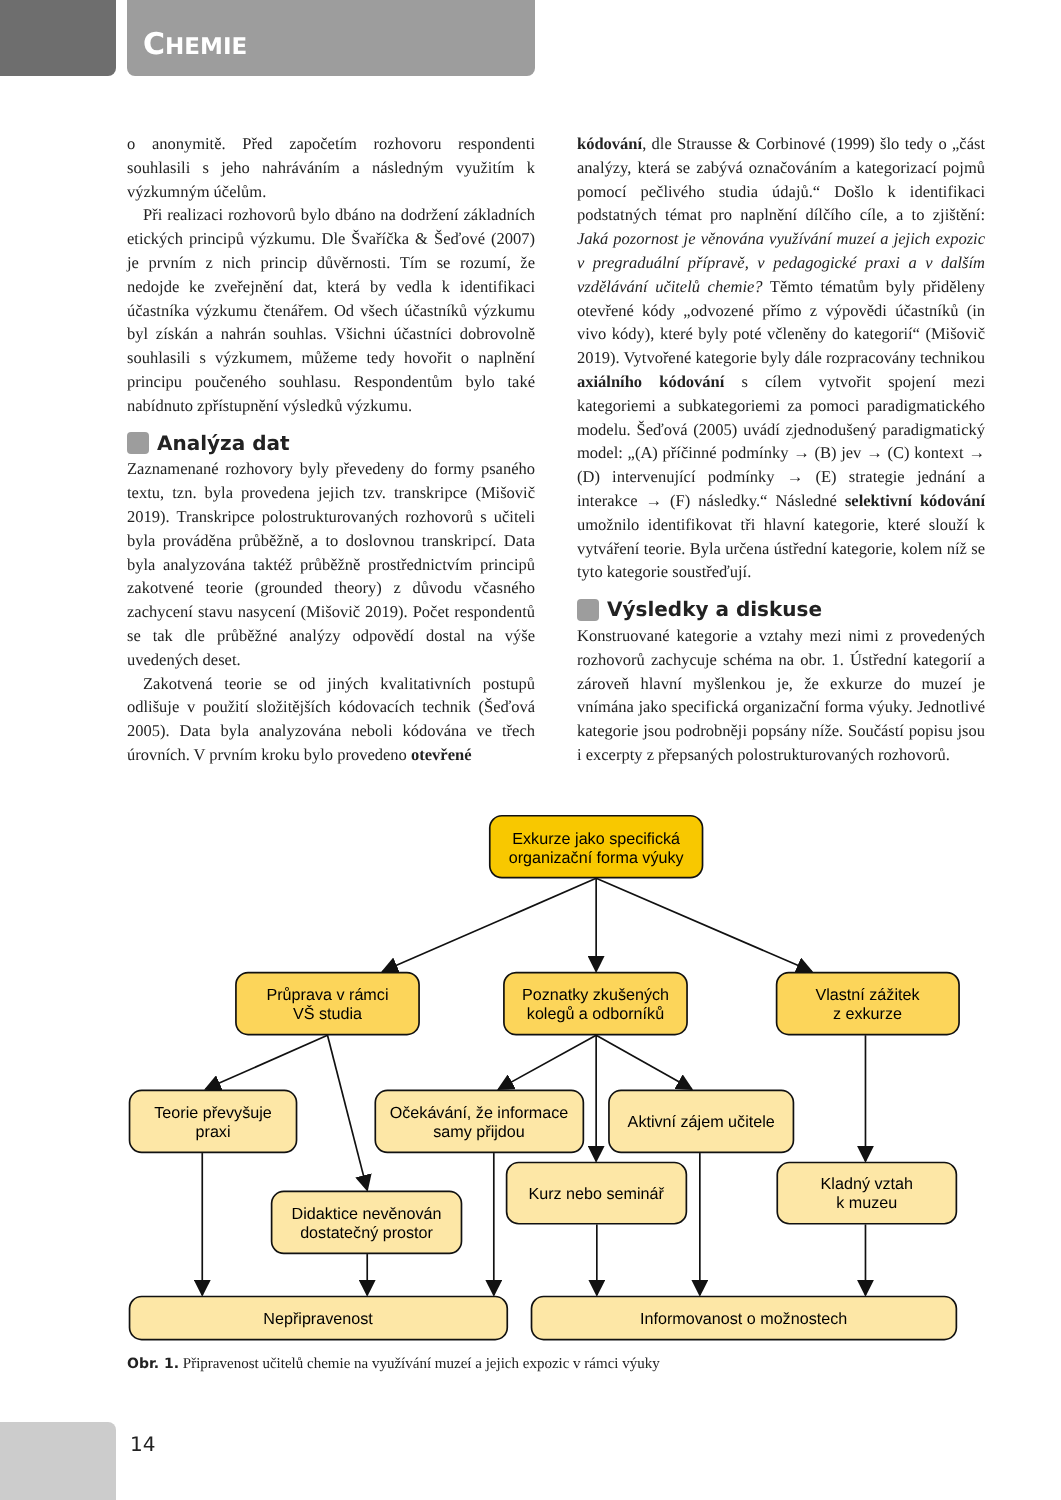CHEMIE
o anonymitě. Před započetím rozhovoru respondenti souhlasili s jeho nahráváním a následným využitím k výzkumným účelům.
Při realizaci rozhovorů bylo dbáno na dodržení základních etických principů výzkumu. Dle Švaříčka & Šeďové (2007) je prvním z nich princip důvěrnosti. Tím se rozumí, že nedojde ke zveřejnění dat, která by vedla k identifikaci účastníka výzkumu čtenářem. Od všech účastníků výzkumu byl získán a nahrán souhlas. Všichni účastníci dobrovolně souhlasili s výzkumem, můžeme tedy hovořit o naplnění principu poučeného souhlasu. Respondentům bylo také nabídnuto zpřístupnění výsledků výzkumu.
Analýza dat
Zaznamenané rozhovory byly převedeny do formy psaného textu, tzn. byla provedena jejich tzv. transkripce (Mišovič 2019). Transkripce polostrukturovaných rozhovorů s učiteli byla prováděna průběžně, a to doslovnou transkripcí. Data byla analyzována taktéž průběžně prostřednictvím principů zakotvené teorie (grounded theory) z důvodu včasného zachycení stavu nasycení (Mišovič 2019). Počet respondentů se tak dle průběžné analýzy odpovědí dostal na výše uvedených deset.
Zakotvená teorie se od jiných kvalitativních postupů odlišuje v použití složitějších kódovacích technik (Šeďová 2005). Data byla analyzována neboli kódována ve třech úrovních. V prvním kroku bylo provedeno otevřené
kódování, dle Strausse & Corbinové (1999) šlo tedy o „část analýzy, která se zabývá označováním a kategorizací pojmů pomocí pečlivého studia údajů.“ Došlo k identifikaci podstatných témat pro naplnění dílčího cíle, a to zjištění: Jaká pozornost je věnována využívání muzeí a jejich expozic v pregraduální přípravě, v pedagogické praxi a v dalším vzdělávání učitelů chemie? Těmto tématům byly přiděleny otevřené kódy „odvozené přímo z výpovědi účastníků (in vivo kódy), které byly poté včleněny do kategorií“ (Mišovič 2019). Vytvořené kategorie byly dále rozpracovány technikou axiálního kódování s cílem vytvořit spojení mezi kategoriemi a subkategoriemi za pomoci paradigmatického modelu. Šeďová (2005) uvádí zjednodušený paradigmatický model: „(A) příčinné podmínky → (B) jev → (C) kontext → (D) intervenující podmínky → (E) strategie jednání a interakce → (F) následky.“ Následné selektivní kódování umožnilo identifikovat tři hlavní kategorie, které slouží k vytváření teorie. Byla určena ústřední kategorie, kolem níž se tyto kategorie soustřeďují.
Výsledky a diskuse
Konstruované kategorie a vztahy mezi nimi z provedených rozhovorů zachycuje schéma na obr. 1. Ústřední kategorií a zároveň hlavní myšlenkou je, že exkurze do muzeí je vnímána jako specifická organizační forma výuky. Jednotlivé kategorie jsou podrobněji popsány níže. Součástí popisu jsou i excerpty z přepsaných polostrukturovaných rozhovorů.
Exkurze jako specifická
organizační forma výuky
Průprava v rámci
VŠ studia
Poznatky zkušených
kolegů a odborníků
Vlastní zážitek
z exkurze
Teorie převyšuje
praxi
Očekávání, že informace
samy přijdou
Aktivní zájem učitele
Didaktice nevěnován
dostatečný prostor
Kurz nebo seminář
Kladný vztah
k muzeu
Nepřipravenost
Informovanost o možnostech
Obr. 1. Připravenost učitelů chemie na využívání muzeí a jejich expozic v rámci výuky
14